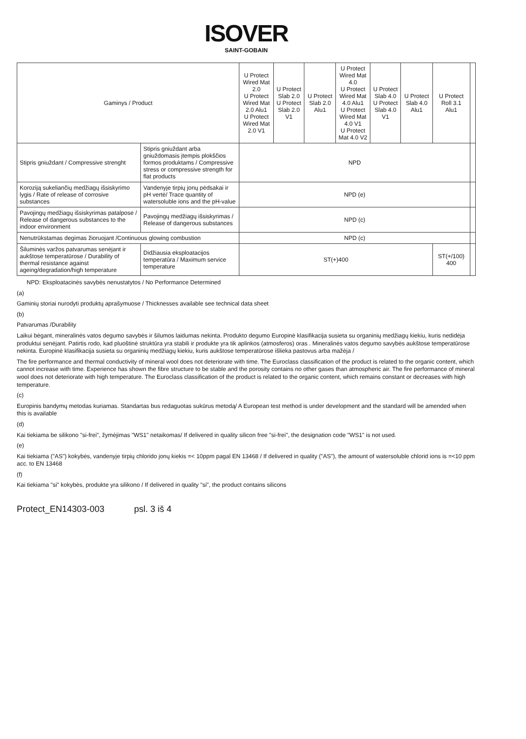ISOVER
SAINT-GOBAIN
| Gaminys / Product | | U Protect Wired Mat 2.0 U Protect Wired Mat 2.0 Alu1 U Protect Wired Mat 2.0 V1 | U Protect Slab 2.0 U Protect Slab 2.0 V1 | U Protect Slab 2.0 Alu1 | U Protect Wired Mat 4.0 U Protect Wired Mat 4.0 Alu1 U Protect Wired Mat 4.0 V1 U Protect Mat 4.0 V2 | U Protect Slab 4.0 U Protect Slab 4.0 V1 | U Protect Slab 4.0 Alu1 | U Protect Roll 3.1 Alu1 | |
| --- | --- | --- | --- | --- | --- | --- | --- | --- | --- |
| Stipris gniuždant / Compressive strenght | Stipris gniuždant arba gniuždomasis įtempis plokščios formos produktams / Compressive stress or compressive strength for flat products | NPD | | | | | | | |
| Koroziją sukeliančių medžiagų išsiskyrimo lygis / Rate of release of corrosive substances | Vandenyje tirpių jonų pėdsakai ir pH vertė/ Trace quantity of watersoluble ions and the pH-value | NPD (e) | | | | | | | |
| Pavojingų medžiagų išsiskyrimas patalpose / Release of dangerous substances to the indoor environment | Pavojingų medžiagų išsiskyrimas / Release of dangerous substances | NPD (c) | | | | | | | |
| Nenutrūkstamas degimas žioruojant /Continuous glowing combustion | | NPD (c) | | | | | | | |
| Šiluminės varžos patvarumas senėjant ir aukštose temperatūrose / Durability of thermal resistance against ageing/degradation/high temperature | Didžiausia eksploatacijos temperatūra / Maximum service temperature | ST(+)400 | | | | | | ST(+/100) 400 | |
NPD: Eksploatacinės savybės nenustatytos / No Performance Determined
(a)
Gaminių storiai nurodyti produktų aprašymuose / Thicknesses available see technical data sheet
(b)
Patvarumas /Durability
Laikui bėgant, mineralinės vatos degumo savybės ir šilumos laidumas nekinta. Produkto degumo Europinė klasifikacija susieta su organinių medžiagų kiekiu, kuris nedidėja produktui senėjant. Patirtis rodo, kad pluoštinė struktūra yra stabili ir produkte yra tik aplinkos (atmosferos) oras . Mineralinės vatos degumo savybės aukštose temperatūrose nekinta. Europinė klasifikacija susieta su organinių medžiagų kiekiu, kuris aukštose temperatūrose išlieka pastovus arba mažėja /
The fire performance and thermal conductivity of mineral wool does not deteriorate with time. The Euroclass classification of the product is related to the organic content, which cannot increase with time. Experience has shown the fibre structure to be stable and the porosity contains no other gases than atmospheric air. The fire performance of mineral wool does not deteriorate with high temperature. The Euroclass classification of the product is related to the organic content, which remains constant or decreases with high temperature.
(c)
Europinis bandymų metodas kuriamas. Standartas bus redaguotas sukūrus metodą/ A European test method is under development and the standard will be amended when this is available
(d)
Kai tiekiama be silikono "si-frei", žymėjimas "WS1" netaikomas/ If delivered in quality silicon free "si-frei", the designation code "WS1" is not used.
(e)
Kai tiekiama ("AS") kokybės, vandenyje tirpių chlorido jonų kiekis =< 10ppm pagal EN 13468 / If delivered in quality ("AS"), the amount of watersoluble chlorid ions is =<10 ppm acc. to EN 13468
(f)
Kai tiekiama "si" kokybės, produkte yra silikono / If delivered in quality "si", the product contains silicons
Protect_EN14303-003 psl. 3 iš 4